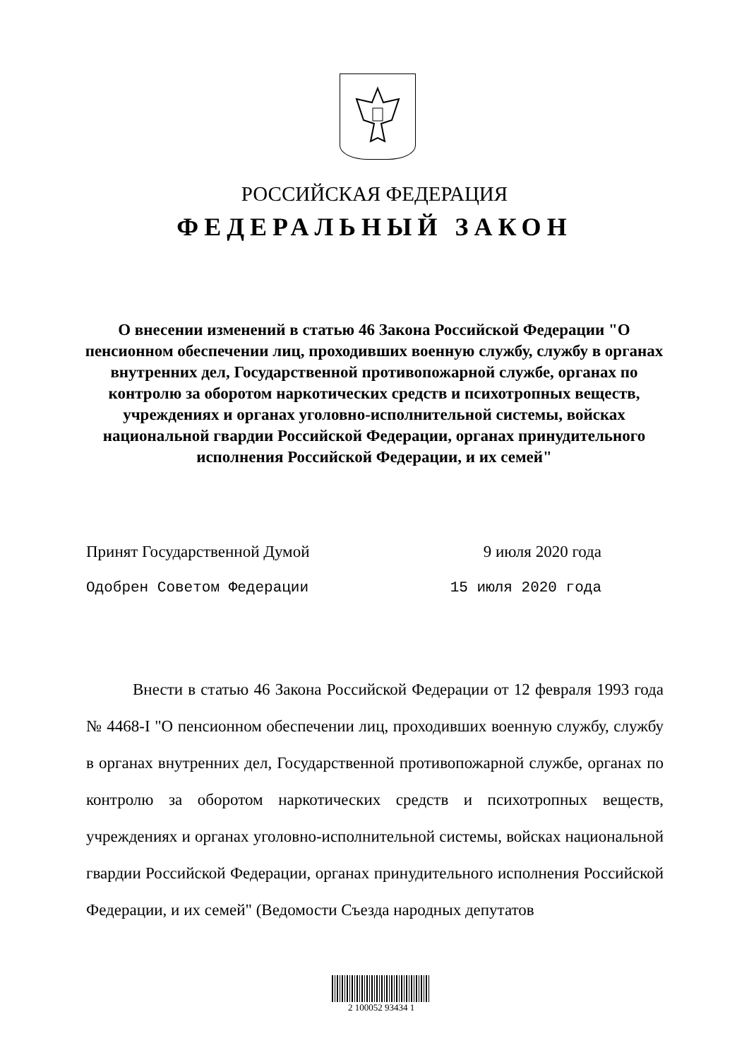РОССИЙСКАЯ ФЕДЕРАЦИЯ
ФЕДЕРАЛЬНЫЙ ЗАКОН
О внесении изменений в статью 46 Закона Российской Федерации "О пенсионном обеспечении лиц, проходивших военную службу, службу в органах внутренних дел, Государственной противопожарной службе, органах по контролю за оборотом наркотических средств и психотропных веществ, учреждениях и органах уголовно-исполнительной системы, войсках национальной гвардии Российской Федерации, органах принудительного исполнения Российской Федерации, и их семей"
Принят Государственной Думой 9 июля 2020 года
Одобрен Советом Федерации 15 июля 2020 года
Внести в статью 46 Закона Российской Федерации от 12 февраля 1993 года № 4468-I "О пенсионном обеспечении лиц, проходивших военную службу, службу в органах внутренних дел, Государственной противопожарной службе, органах по контролю за оборотом наркотических средств и психотропных веществ, учреждениях и органах уголовно-исполнительной системы, войсках национальной гвардии Российской Федерации, органах принудительного исполнения Российской Федерации, и их семей" (Ведомости Съезда народных депутатов
2 100052 93434 1